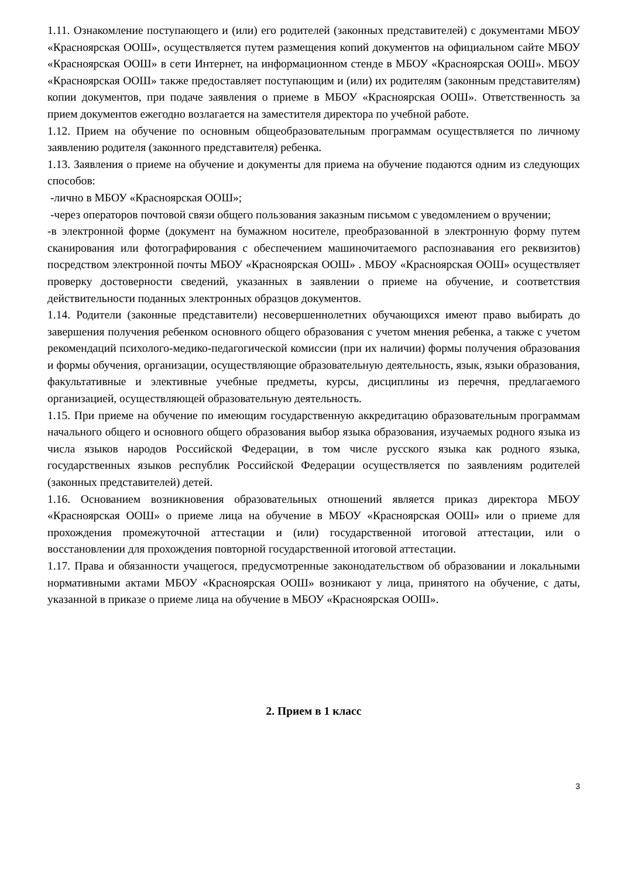1.11. Ознакомление поступающего и (или) его родителей (законных представителей) с документами МБОУ «Красноярская ООШ», осуществляется путем размещения копий документов на официальном сайте МБОУ «Красноярская ООШ» в сети Интернет, на информационном стенде в МБОУ «Красноярская ООШ». МБОУ «Красноярская ООШ» также предоставляет поступающим и (или) их родителям (законным представителям) копии документов, при подаче заявления о приеме в МБОУ «Красноярская ООШ». Ответственность за прием документов ежегодно возлагается на заместителя директора по учебной работе.
1.12. Прием на обучение по основным общеобразовательным программам осуществляется по личному заявлению родителя (законного представителя) ребенка.
1.13. Заявления о приеме на обучение и документы для приема на обучение подаются одним из следующих способов:
-лично в МБОУ «Красноярская ООШ»;
-через операторов почтовой связи общего пользования заказным письмом с уведомлением о вручении;
-в электронной форме (документ на бумажном носителе, преобразованной в электронную форму путем сканирования или фотографирования с обеспечением машиночитаемого распознавания его реквизитов) посредством электронной почты МБОУ «Красноярская ООШ» . МБОУ «Красноярская ООШ» осуществляет проверку достоверности сведений, указанных в заявлении о приеме на обучение, и соответствия действительности поданных электронных образцов документов.
1.14. Родители (законные представители) несовершеннолетних обучающихся имеют право выбирать до завершения получения ребенком основного общего образования с учетом мнения ребенка, а также с учетом рекомендаций психолого-медико-педагогической комиссии (при их наличии) формы получения образования и формы обучения, организации, осуществляющие образовательную деятельность, язык, языки образования, факультативные и элективные учебные предметы, курсы, дисциплины из перечня, предлагаемого организацией, осуществляющей образовательную деятельность.
1.15. При приеме на обучение по имеющим государственную аккредитацию образовательным программам начального общего и основного общего образования выбор языка образования, изучаемых родного языка из числа языков народов Российской Федерации, в том числе русского языка как родного языка, государственных языков республик Российской Федерации осуществляется по заявлениям родителей (законных представителей) детей.
1.16. Основанием возникновения образовательных отношений является приказ директора МБОУ «Красноярская ООШ» о приеме лица на обучение в МБОУ «Красноярская ООШ» или о приеме для прохождения промежуточной аттестации и (или) государственной итоговой аттестации, или о восстановлении для прохождения повторной государственной итоговой аттестации.
1.17. Права и обязанности учащегося, предусмотренные законодательством об образовании и локальными нормативными актами МБОУ «Красноярская ООШ» возникают у лица, принятого на обучение, с даты, указанной в приказе о приеме лица на обучение в МБОУ «Красноярская ООШ».
2. Прием в 1 класс
3